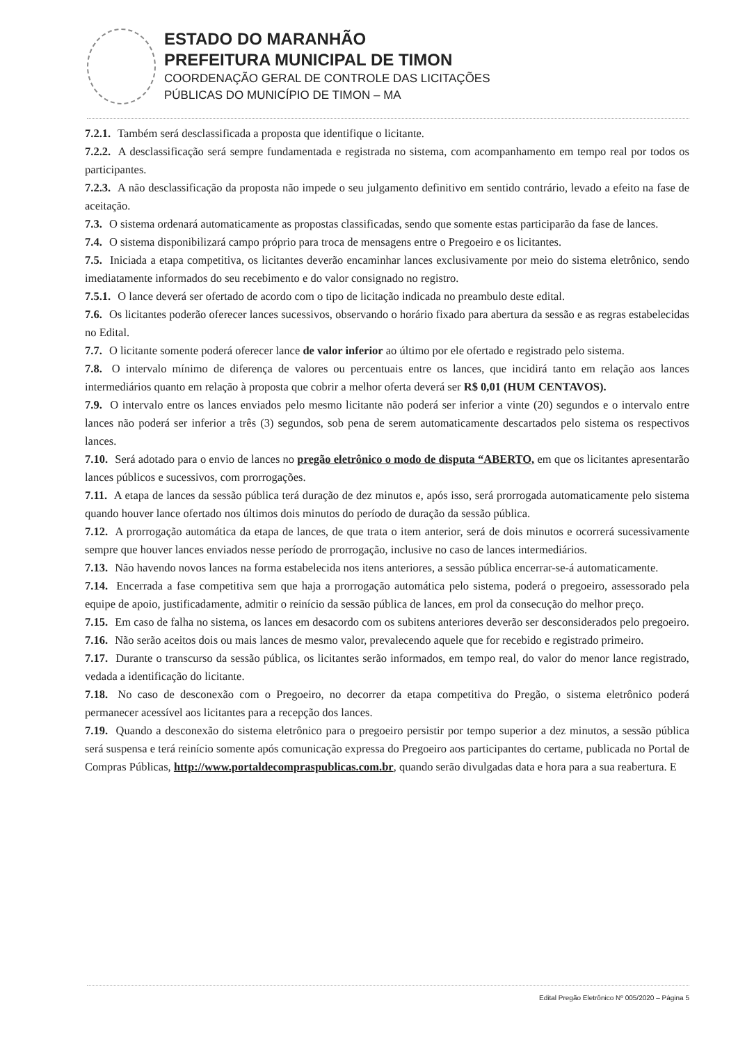ESTADO DO MARANHÃO
PREFEITURA MUNICIPAL DE TIMON
COORDENAÇÃO GERAL DE CONTROLE DAS LICITAÇÕES
PÚBLICAS DO MUNICÍPIO DE TIMON – MA
7.2.1. Também será desclassificada a proposta que identifique o licitante.
7.2.2. A desclassificação será sempre fundamentada e registrada no sistema, com acompanhamento em tempo real por todos os participantes.
7.2.3. A não desclassificação da proposta não impede o seu julgamento definitivo em sentido contrário, levado a efeito na fase de aceitação.
7.3. O sistema ordenará automaticamente as propostas classificadas, sendo que somente estas participarão da fase de lances.
7.4. O sistema disponibilizará campo próprio para troca de mensagens entre o Pregoeiro e os licitantes.
7.5. Iniciada a etapa competitiva, os licitantes deverão encaminhar lances exclusivamente por meio do sistema eletrônico, sendo imediatamente informados do seu recebimento e do valor consignado no registro.
7.5.1. O lance deverá ser ofertado de acordo com o tipo de licitação indicada no preambulo deste edital.
7.6. Os licitantes poderão oferecer lances sucessivos, observando o horário fixado para abertura da sessão e as regras estabelecidas no Edital.
7.7. O licitante somente poderá oferecer lance de valor inferior ao último por ele ofertado e registrado pelo sistema.
7.8. O intervalo mínimo de diferença de valores ou percentuais entre os lances, que incidirá tanto em relação aos lances intermediários quanto em relação à proposta que cobrir a melhor oferta deverá ser R$ 0,01 (HUM CENTAVOS).
7.9. O intervalo entre os lances enviados pelo mesmo licitante não poderá ser inferior a vinte (20) segundos e o intervalo entre lances não poderá ser inferior a três (3) segundos, sob pena de serem automaticamente descartados pelo sistema os respectivos lances.
7.10. Será adotado para o envio de lances no pregão eletrônico o modo de disputa “ABERTO, em que os licitantes apresentarão lances públicos e sucessivos, com prorrogações.
7.11. A etapa de lances da sessão pública terá duração de dez minutos e, após isso, será prorrogada automaticamente pelo sistema quando houver lance ofertado nos últimos dois minutos do período de duração da sessão pública.
7.12. A prorrogação automática da etapa de lances, de que trata o item anterior, será de dois minutos e ocorrerá sucessivamente sempre que houver lances enviados nesse período de prorrogação, inclusive no caso de lances intermediários.
7.13. Não havendo novos lances na forma estabelecida nos itens anteriores, a sessão pública encerrar-se-á automaticamente.
7.14. Encerrada a fase competitiva sem que haja a prorrogação automática pelo sistema, poderá o pregoeiro, assessorado pela equipe de apoio, justificadamente, admitir o reinício da sessão pública de lances, em prol da consecução do melhor preço.
7.15. Em caso de falha no sistema, os lances em desacordo com os subitens anteriores deverão ser desconsiderados pelo pregoeiro.
7.16. Não serão aceitos dois ou mais lances de mesmo valor, prevalecendo aquele que for recebido e registrado primeiro.
7.17. Durante o transcurso da sessão pública, os licitantes serão informados, em tempo real, do valor do menor lance registrado, vedada a identificação do licitante.
7.18. No caso de desconexão com o Pregoeiro, no decorrer da etapa competitiva do Pregão, o sistema eletrônico poderá permanecer acessível aos licitantes para a recepção dos lances.
7.19. Quando a desconexão do sistema eletrônico para o pregoeiro persistir por tempo superior a dez minutos, a sessão pública será suspensa e terá reinício somente após comunicação expressa do Pregoeiro aos participantes do certame, publicada no Portal de Compras Públicas, http://www.portaldecompraspublicas.com.br, quando serão divulgadas data e hora para a sua reabertura. E
Edital Pregão Eletrônico Nº 005/2020 – Página 5